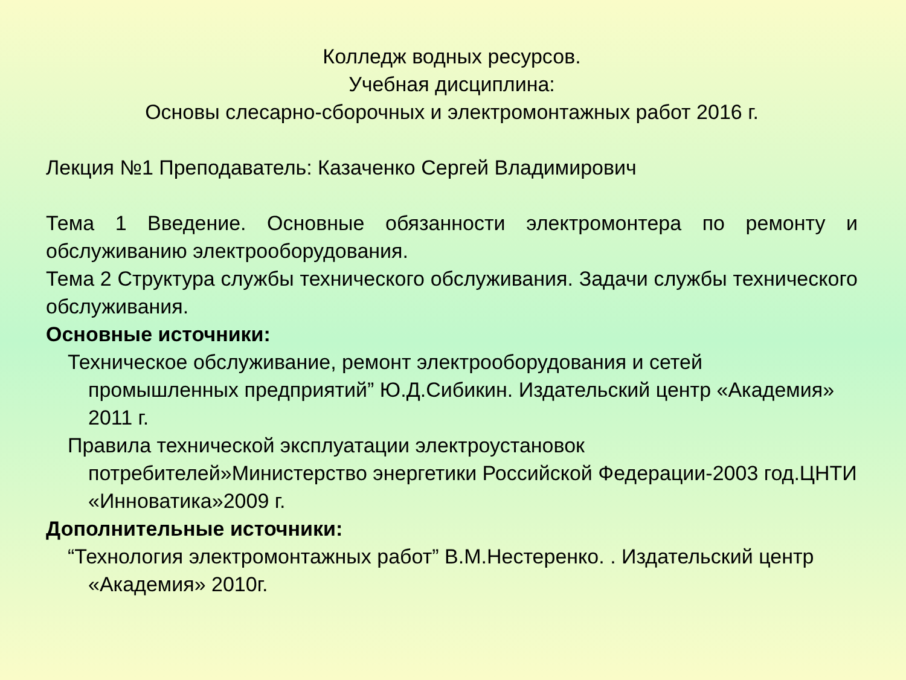Колледж водных ресурсов.
Учебная дисциплина:
Основы слесарно-сборочных и электромонтажных работ 2016 г.
Лекция №1 Преподаватель: Казаченко Сергей Владимирович
Тема 1 Введение. Основные обязанности электромонтера по ремонту и обслуживанию электрооборудования.
Тема 2 Структура службы технического обслуживания. Задачи службы технического обслуживания.
Основные источники:
Техническое обслуживание, ремонт электрооборудования и сетей промышленных предприятий” Ю.Д.Сибикин. Издательский центр «Академия» 2011 г.
Правила технической эксплуатации электроустановок потребителей»Министерство энергетики Российской Федерации-2003 год.ЦНТИ «Инноватика»2009 г.
Дополнительные источники:
“Технология электромонтажных работ” В.М.Нестеренко. . Издательский центр «Академия» 2010г.